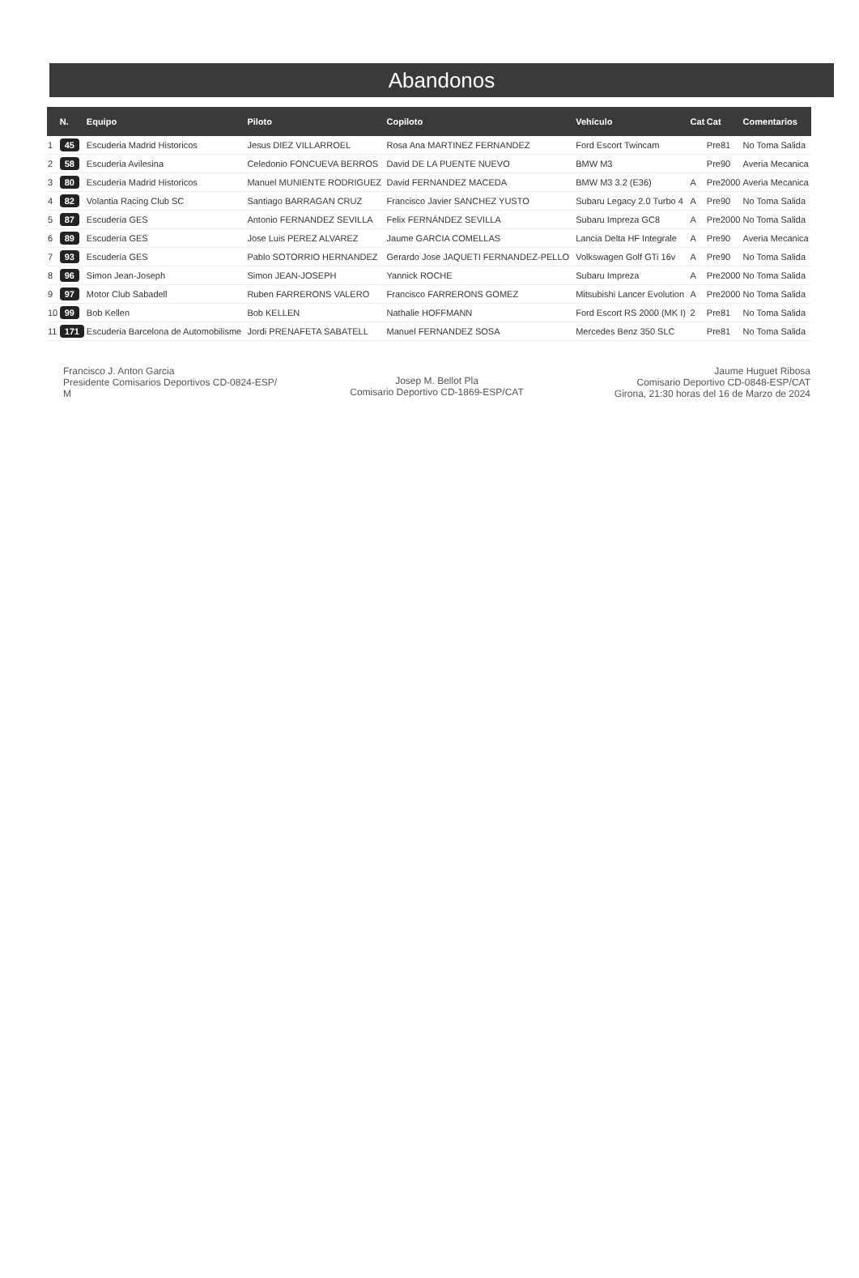Abandonos
| | N. | Equipo | Piloto | Copiloto | Vehículo | Cat | Cat | Comentarios |
| --- | --- | --- | --- | --- | --- | --- | --- | --- |
| 1 | 45 | Escuderia Madrid Historicos | Jesus DIEZ VILLARROEL | Rosa Ana MARTINEZ FERNANDEZ | Ford Escort Twincam | | Pre81 | No Toma Salida |
| 2 | 58 | Escuderia Avilesina | Celedonio FONCUEVA BERROS | David DE LA PUENTE NUEVO | BMW M3 | | Pre90 | Averia Mecanica |
| 3 | 80 | Escuderia Madrid Historicos | Manuel MUNIENTE RODRIGUEZ | David FERNANDEZ MACEDA | BMW M3 3.2 (E36) | A | Pre2000 | Averia Mecanica |
| 4 | 82 | Volantia Racing Club SC | Santiago BARRAGAN CRUZ | Francisco Javier SANCHEZ YUSTO | Subaru Legacy 2.0 Turbo 4 | A | Pre90 | No Toma Salida |
| 5 | 87 | Escudería GES | Antonio FERNANDEZ SEVILLA | Felix FERNÁNDEZ SEVILLA | Subaru Impreza GC8 | A | Pre2000 | No Toma Salida |
| 6 | 89 | Escudería GES | Jose Luis PEREZ ALVAREZ | Jaume GARCIA COMELLAS | Lancia Delta HF Integrale | A | Pre90 | Averia Mecanica |
| 7 | 93 | Escudería GES | Pablo SOTORRIO HERNANDEZ | Gerardo Jose JAQUETI FERNANDEZ-PELLO | Volkswagen Golf GTi 16v | A | Pre90 | No Toma Salida |
| 8 | 96 | Simon Jean-Joseph | Simon JEAN-JOSEPH | Yannick ROCHE | Subaru Impreza | A | Pre2000 | No Toma Salida |
| 9 | 97 | Motor Club Sabadell | Ruben FARRERONS VALERO | Francisco FARRERONS GOMEZ | Mitsubishi Lancer Evolution | A | Pre2000 | No Toma Salida |
| 10 | 99 | Bob Kellen | Bob KELLEN | Nathalie HOFFMANN | Ford Escort RS 2000 (MK I) | 2 | Pre81 | No Toma Salida |
| 11 | 171 | Escuderia Barcelona de Automobilisme | Jordi PRENAFETA SABATELL | Manuel FERNANDEZ SOSA | Mercedes Benz 350 SLC | | Pre81 | No Toma Salida |
Francisco J. Anton Garcia
Presidente Comisarios Deportivos CD-0824-ESP/
M
Josep M. Bellot Pla
Comisario Deportivo CD-1869-ESP/CAT
Jaume Huguet Ribosa
Comisario Deportivo CD-0848-ESP/CAT
Girona, 21:30 horas del 16 de Marzo de 2024